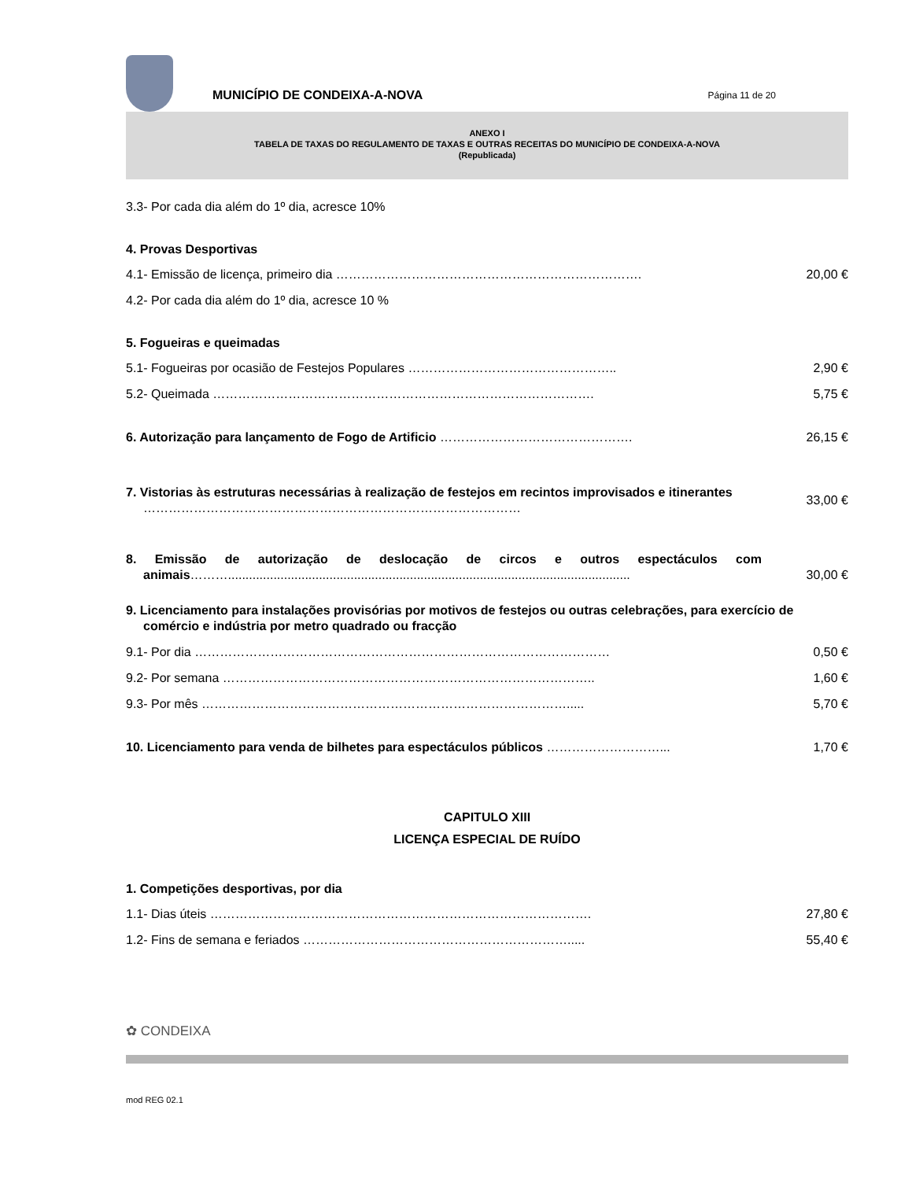MUNICÍPIO DE CONDEIXA-A-NOVA
Página 11 de 20
ANEXO I
TABELA DE TAXAS DO REGULAMENTO DE TAXAS E OUTRAS RECEITAS DO MUNICÍPIO DE CONDEIXA-A-NOVA
(Republicada)
3.3- Por cada dia além do 1º dia, acresce 10%
4. Provas Desportivas
4.1- Emissão de licença, primeiro dia ……………………………………………………………….
20,00 €
4.2- Por cada dia além do 1º dia, acresce 10 %
5. Fogueiras e queimadas
5.1- Fogueiras por ocasião de Festejos Populares …………………………………………..
2,90 €
5.2- Queimada ……………………………………………………………………………….
5,75 €
6. Autorização para lançamento de Fogo de Artificio ……………………………………….
26,15 €
7. Vistorias às estruturas necessárias à realização de festejos em recintos improvisados e itinerantes ………………………………………………………………………………
33,00 €
8. Emissão de autorização de deslocação de circos e outros espectáculos com animais………...................................................................................................................
30,00 €
9. Licenciamento para instalações provisórias por motivos de festejos ou outras celebrações, para exercício de comércio e indústria por metro quadrado ou fracção
9.1- Por dia ………………………………………………………………………………………
0,50 €
9.2- Por semana ……………………………………………………………………………..
1,60 €
9.3- Por mês …………………………………………………………………………….....
5,70 €
10. Licenciamento para venda de bilhetes para espectáculos públicos ………………………...
1,70 €
CAPITULO XIII
LICENÇA ESPECIAL DE RUÍDO
1. Competições desportivas, por dia
1.1- Dias úteis ……………………………………………………………………………….
27,80 €
1.2- Fins de semana e feriados ……………………………………………………….....
55,40 €
✿ CONDEIXA
mod REG 02.1